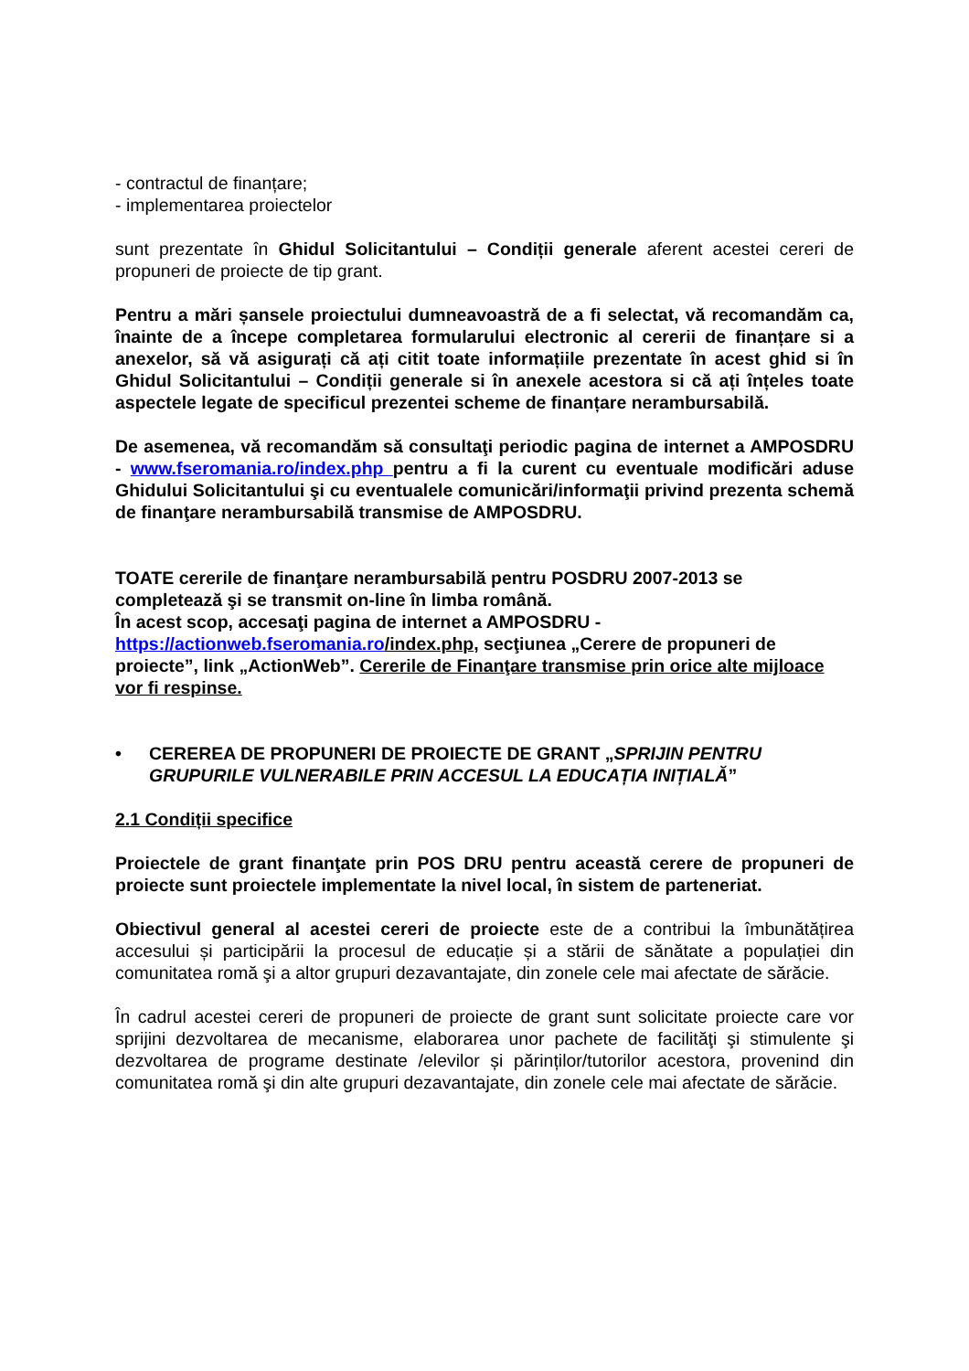- contractul de finanțare;
- implementarea proiectelor
sunt prezentate în Ghidul Solicitantului – Condiții generale aferent acestei cereri de propuneri de proiecte de tip grant.
Pentru a mări șansele proiectului dumneavoastră de a fi selectat, vă recomandăm ca, înainte de a începe completarea formularului electronic al cererii de finanțare si a anexelor, să vă asigurați că ați citit toate informațiile prezentate în acest ghid si în Ghidul Solicitantului – Condiții generale si în anexele acestora si că ați înțeles toate aspectele legate de specificul prezentei scheme de finanțare nerambursabilă.
De asemenea, vă recomandăm să consultaţi periodic pagina de internet a AMPOSDRU - www.fseromania.ro/index.php pentru a fi la curent cu eventuale modificări aduse Ghidului Solicitantului şi cu eventualele comunicări/informaţii privind prezenta schemă de finanţare nerambursabilă transmise de AMPOSDRU.
TOATE cererile de finanţare nerambursabilă pentru POSDRU 2007-2013 se completează şi se transmit on-line în limba română.
În acest scop, accesaţi pagina de internet a AMPOSDRU - https://actionweb.fseromania.ro/index.php, secţiunea „Cerere de propuneri de proiecte”, link „ActionWeb”. Cererile de Finanţare transmise prin orice alte mijloace vor fi respinse.
• CEREREA DE PROPUNERI DE PROIECTE DE GRANT „SPRIJIN PENTRU GRUPURILE VULNERABILE PRIN ACCESUL LA EDUCAȚIA INIȚIALĂ”
2.1 Condiții specifice
Proiectele de grant finanţate prin POS DRU pentru această cerere de propuneri de proiecte sunt proiectele implementate la nivel local, în sistem de parteneriat.
Obiectivul general al acestei cereri de proiecte este de a contribui la îmbunătățirea accesului și participării la procesul de educație și a stării de sănătate a populației din comunitatea romă şi a altor grupuri dezavantajate, din zonele cele mai afectate de sărăcie.
În cadrul acestei cereri de propuneri de proiecte de grant sunt solicitate proiecte care vor sprijini dezvoltarea de mecanisme, elaborarea unor pachete de facilităţi şi stimulente şi dezvoltarea de programe destinate /elevilor și părinților/tutorilor acestora, provenind din comunitatea romă şi din alte grupuri dezavantajate, din zonele cele mai afectate de sărăcie.